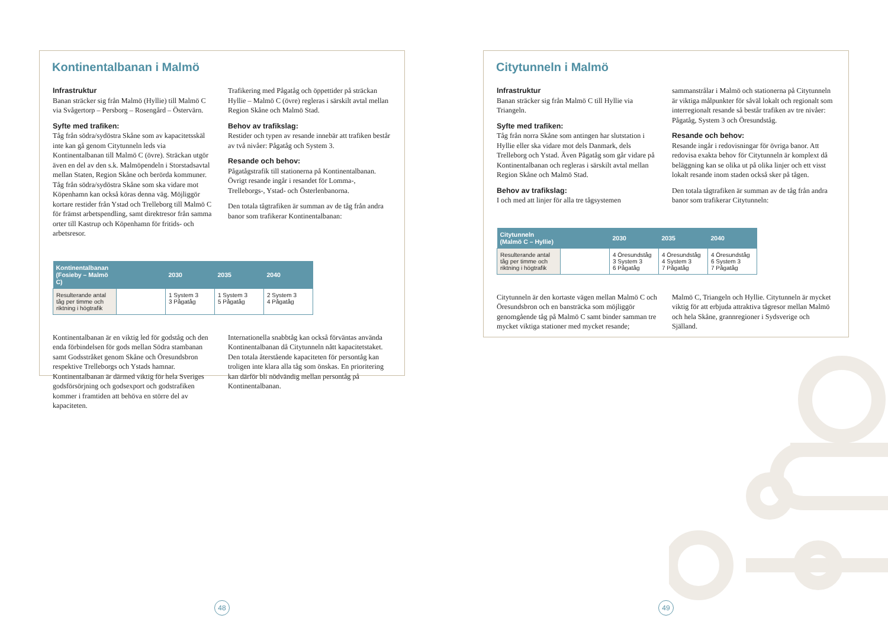Kontinentalbanan i Malmö
Infrastruktur
Banan sträcker sig från Malmö (Hyllie) till Malmö C via Svågertorp – Persborg – Rosengård – Östervärn.
Syfte med trafiken:
Tåg från södra/sydöstra Skåne som av kapacitetsskäl inte kan gå genom Citytunneln leds via Kontinentalbanan till Malmö C (övre). Sträckan utgör även en del av den s.k. Malmöpendeln i Storstadsavtal mellan Staten, Region Skåne och berörda kommuner. Tåg från södra/sydöstra Skåne som ska vidare mot Köpenhamn kan också köras denna väg. Möjliggör kortare restider från Ystad och Trelleborg till Malmö C för främst arbetspendling, samt direktresor från samma orter till Kastrup och Köpenhamn för fritids- och arbetsresor.
Trafikering med Pågatåg och öppettider på sträckan Hyllie – Malmö C (övre) regleras i särskilt avtal mellan Region Skåne och Malmö Stad.
Behov av trafikslag:
Restider och typen av resande innebär att trafiken består av två nivåer: Pågatåg och System 3.
Resande och behov:
Pågatågstrafik till stationerna på Kontinentalbanan. Övrigt resande ingår i resandet för Lomma-, Trelleborgs-, Ystad- och Österlenbanorna.
Den totala tågtrafiken är summan av de tåg från andra banor som trafikerar Kontinentalbanan:
| Kontinentalbanan (Fosieby – Malmö C) | | 2030 | 2035 | 2040 |
| --- | --- | --- | --- | --- |
| Resulterande antal tåg per timme och riktning i högtrafik | | 1 System 3 3 Pågatåg | 1 System 3 5 Pågatåg | 2 System 3 4 Pågatåg |
Kontinentalbanan är en viktig led för godståg och den enda förbindelsen för gods mellan Södra stambanan samt Godsstråket genom Skåne och Öresundsbron respektive Trelleborgs och Ystads hamnar. Kontinentalbanan är därmed viktig för hela Sveriges godsförsörjning och godsexport och godstrafiken kommer i framtiden att behöva en större del av kapaciteten.
Internationella snabbtåg kan också förväntas använda Kontinentalbanan då Citytunneln nått kapacitetstaket. Den totala återstående kapaciteten för persontåg kan troligen inte klara alla tåg som önskas. En prioritering kan därför bli nödvändig mellan persontåg på Kontinentalbanan.
48
Citytunneln i Malmö
Infrastruktur
Banan sträcker sig från Malmö C till Hyllie via Triangeln.
Syfte med trafiken:
Tåg från norra Skåne som antingen har slutstation i Hyllie eller ska vidare mot dels Danmark, dels Trelleborg och Ystad. Även Pågatåg som går vidare på Kontinentalbanan och regleras i särskilt avtal mellan Region Skåne och Malmö Stad.
Behov av trafikslag:
I och med att linjer för alla tre tågsystemen
sammanstrålar i Malmö och stationerna på Citytunneln är viktiga målpunkter för såväl lokalt och regionalt som interregionalt resande så består trafiken av tre nivåer: Pågatåg, System 3 och Öresundståg.
Resande och behov:
Resande ingår i redovisningar för övriga banor. Att redovisa exakta behov för Citytunneln är komplext då beläggning kan se olika ut på olika linjer och ett visst lokalt resande inom staden också sker på tågen.
Den totala tågtrafiken är summan av de tåg från andra banor som trafikerar Citytunneln:
| Citytunneln (Malmö C – Hyllie) | | 2030 | 2035 | 2040 |
| --- | --- | --- | --- | --- |
| Resulterande antal tåg per timme och riktning i högtrafik | | 4 Öresundståg 3 System 3 6 Pågatåg | 4 Öresundståg 4 System 3 7 Pågatåg | 4 Öresundståg 6 System 3 7 Pågatåg |
Citytunneln är den kortaste vägen mellan Malmö C och Öresundsbron och en bansträcka som möjliggör genomgående tåg på Malmö C samt binder samman tre mycket viktiga stationer med mycket resande;
Malmö C, Triangeln och Hyllie. Citytunneln är mycket viktig för att erbjuda attraktiva tågresor mellan Malmö och hela Skåne, grannregioner i Sydsverige och Själland.
49